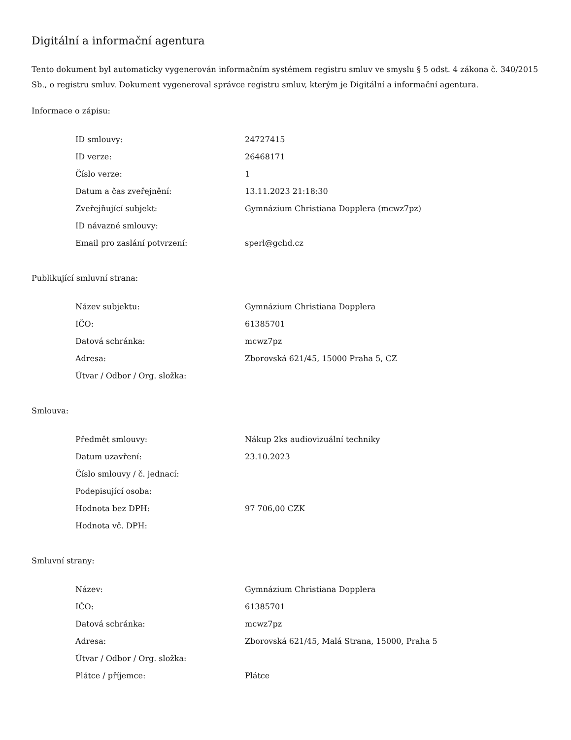Digitální a informační agentura
Tento dokument byl automaticky vygenerován informačním systémem registru smluv ve smyslu § 5 odst. 4 zákona č. 340/2015 Sb., o registru smluv. Dokument vygeneroval správce registru smluv, kterým je Digitální a informační agentura.
Informace o zápisu:
| ID smlouvy: | 24727415 |
| ID verze: | 26468171 |
| Číslo verze: | 1 |
| Datum a čas zveřejnění: | 13.11.2023 21:18:30 |
| Zveřejňující subjekt: | Gymnázium Christiana Dopplera (mcwz7pz) |
| ID návazné smlouvy: | |
| Email pro zaslání potvrzení: | sperl@gchd.cz |
Publikující smluvní strana:
| Název subjektu: | Gymnázium Christiana Dopplera |
| IČO: | 61385701 |
| Datová schránka: | mcwz7pz |
| Adresa: | Zborovská 621/45, 15000 Praha 5, CZ |
| Útvar / Odbor / Org. složka: | |
Smlouva:
| Předmět smlouvy: | Nákup 2ks audiovizuální techniky |
| Datum uzavření: | 23.10.2023 |
| Číslo smlouvy / č. jednací: | |
| Podepisující osoba: | |
| Hodnota bez DPH: | 97 706,00 CZK |
| Hodnota vč. DPH: | |
Smluvní strany:
| Název: | Gymnázium Christiana Dopplera |
| IČO: | 61385701 |
| Datová schránka: | mcwz7pz |
| Adresa: | Zborovská 621/45, Malá Strana, 15000, Praha 5 |
| Útvar / Odbor / Org. složka: | |
| Plátce / příjemce: | Plátce |